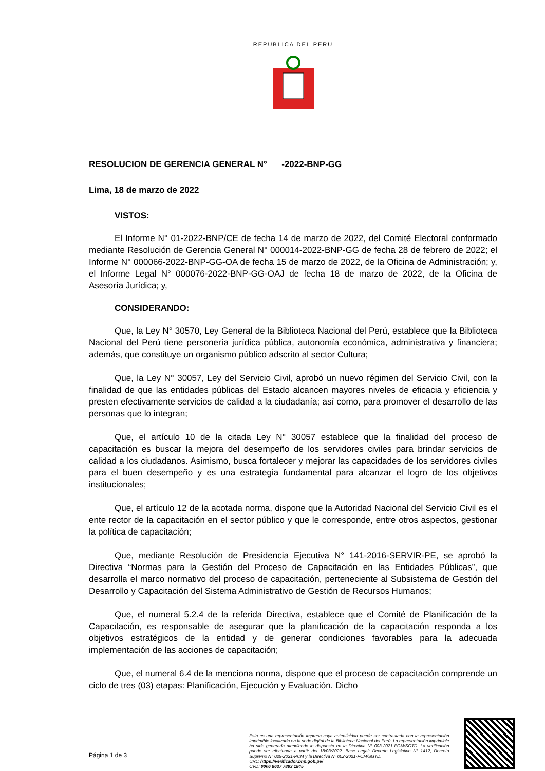REPUBLICA DEL PERU
RESOLUCION DE GERENCIA GENERAL N° -2022-BNP-GG
Lima, 18 de marzo de 2022
VISTOS:
El Informe N° 01-2022-BNP/CE de fecha 14 de marzo de 2022, del Comité Electoral conformado mediante Resolución de Gerencia General N° 000014-2022-BNP-GG de fecha 28 de febrero de 2022; el Informe N° 000066-2022-BNP-GG-OA de fecha 15 de marzo de 2022, de la Oficina de Administración; y, el Informe Legal N° 000076-2022-BNP-GG-OAJ de fecha 18 de marzo de 2022, de la Oficina de Asesoría Jurídica; y,
CONSIDERANDO:
Que, la Ley N° 30570, Ley General de la Biblioteca Nacional del Perú, establece que la Biblioteca Nacional del Perú tiene personería jurídica pública, autonomía económica, administrativa y financiera; además, que constituye un organismo público adscrito al sector Cultura;
Que, la Ley N° 30057, Ley del Servicio Civil, aprobó un nuevo régimen del Servicio Civil, con la finalidad de que las entidades públicas del Estado alcancen mayores niveles de eficacia y eficiencia y presten efectivamente servicios de calidad a la ciudadanía; así como, para promover el desarrollo de las personas que lo integran;
Que, el artículo 10 de la citada Ley N° 30057 establece que la finalidad del proceso de capacitación es buscar la mejora del desempeño de los servidores civiles para brindar servicios de calidad a los ciudadanos. Asimismo, busca fortalecer y mejorar las capacidades de los servidores civiles para el buen desempeño y es una estrategia fundamental para alcanzar el logro de los objetivos institucionales;
Que, el artículo 12 de la acotada norma, dispone que la Autoridad Nacional del Servicio Civil es el ente rector de la capacitación en el sector público y que le corresponde, entre otros aspectos, gestionar la política de capacitación;
Que, mediante Resolución de Presidencia Ejecutiva N° 141-2016-SERVIR-PE, se aprobó la Directiva “Normas para la Gestión del Proceso de Capacitación en las Entidades Públicas”, que desarrolla el marco normativo del proceso de capacitación, perteneciente al Subsistema de Gestión del Desarrollo y Capacitación del Sistema Administrativo de Gestión de Recursos Humanos;
Que, el numeral 5.2.4 de la referida Directiva, establece que el Comité de Planificación de la Capacitación, es responsable de asegurar que la planificación de la capacitación responda a los objetivos estratégicos de la entidad y de generar condiciones favorables para la adecuada implementación de las acciones de capacitación;
Que, el numeral 6.4 de la menciona norma, dispone que el proceso de capacitación comprende un ciclo de tres (03) etapas: Planificación, Ejecución y Evaluación. Dicho
Página 1 de 3
Esta es una representación impresa cuya autenticidad puede ser contrastada con la representación imprimible localizada en la sede digital de la Biblioteca Nacional del Perú. La representación imprimible ha sido generada atendiendo lo dispuesto en la Directiva Nº 003-2021-PCM/SGTD. La verificación puede ser efectuada a partir del 18/03/2022. Base Legal: Decreto Legislativo Nº 1412, Decreto Supremo N° 029-2021-PCM y la Directiva Nº 002-2021-PCM/SGTD.
URL: https://verificador.bnp.gob.pe/
CVD: 0006 8637 7893 1845